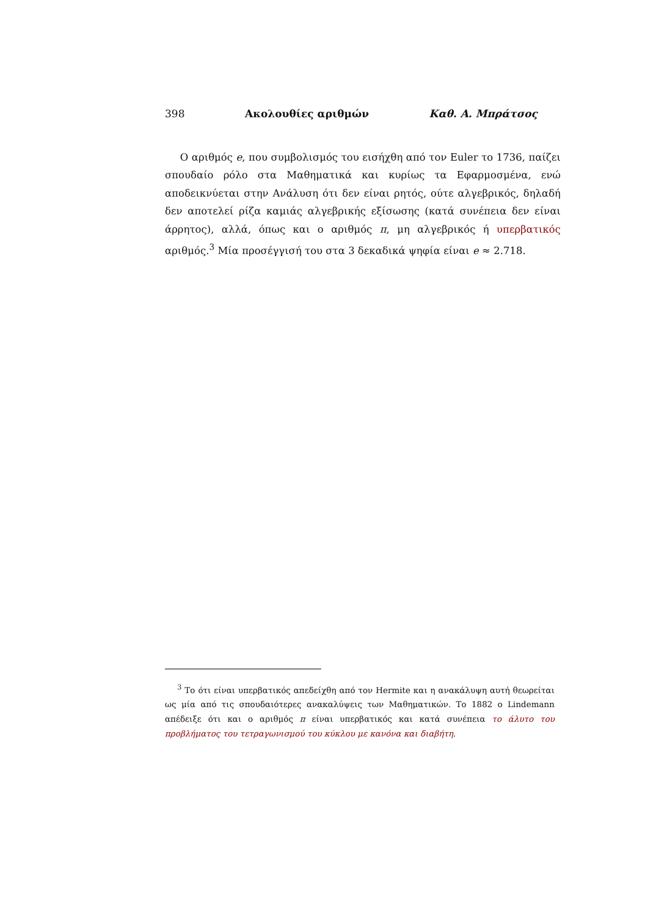398 Ακολουθίες αριθμών Καθ. Α. Μπράτσος
  Ο αριθμός e, που συμβολισμός του εισήχθη από τον Euler το 1736, παίζει σπουδαίο ρόλο στα Μαθηματικά και κυρίως τα Εφαρμοσμένα, ενώ αποδεικνύεται στην Ανάλυση ότι δεν είναι ρητός, ούτε αλγεβρικός, δηλαδή δεν αποτελεί ρίζα καμιάς αλγεβρικής εξίσωσης (κατά συνέπεια δεν είναι άρρητος), αλλά, όπως και ο αριθμός π, μη αλγεβρικός ή υπερβατικός αριθμός.<sup>3</sup> Μία προσέγγισή του στα 3 δεκαδικά ψηφία είναι e ≈ 2.718.
  <sup>3</sup> Το ότι είναι υπερβατικός απεδείχθη από τον Hermite και η ανακάλυψη αυτή θεωρείται ως μία από τις σπουδαιότερες ανακαλύψεις των Μαθηματικών. Το 1882 ο Lindemann απέδειξε ότι και ο αριθμός π είναι υπερβατικός και κατά συνέπεια το άλυτο του προβλήματος του τετραγωνισμού του κύκλου με κανόνα και διαβήτη.